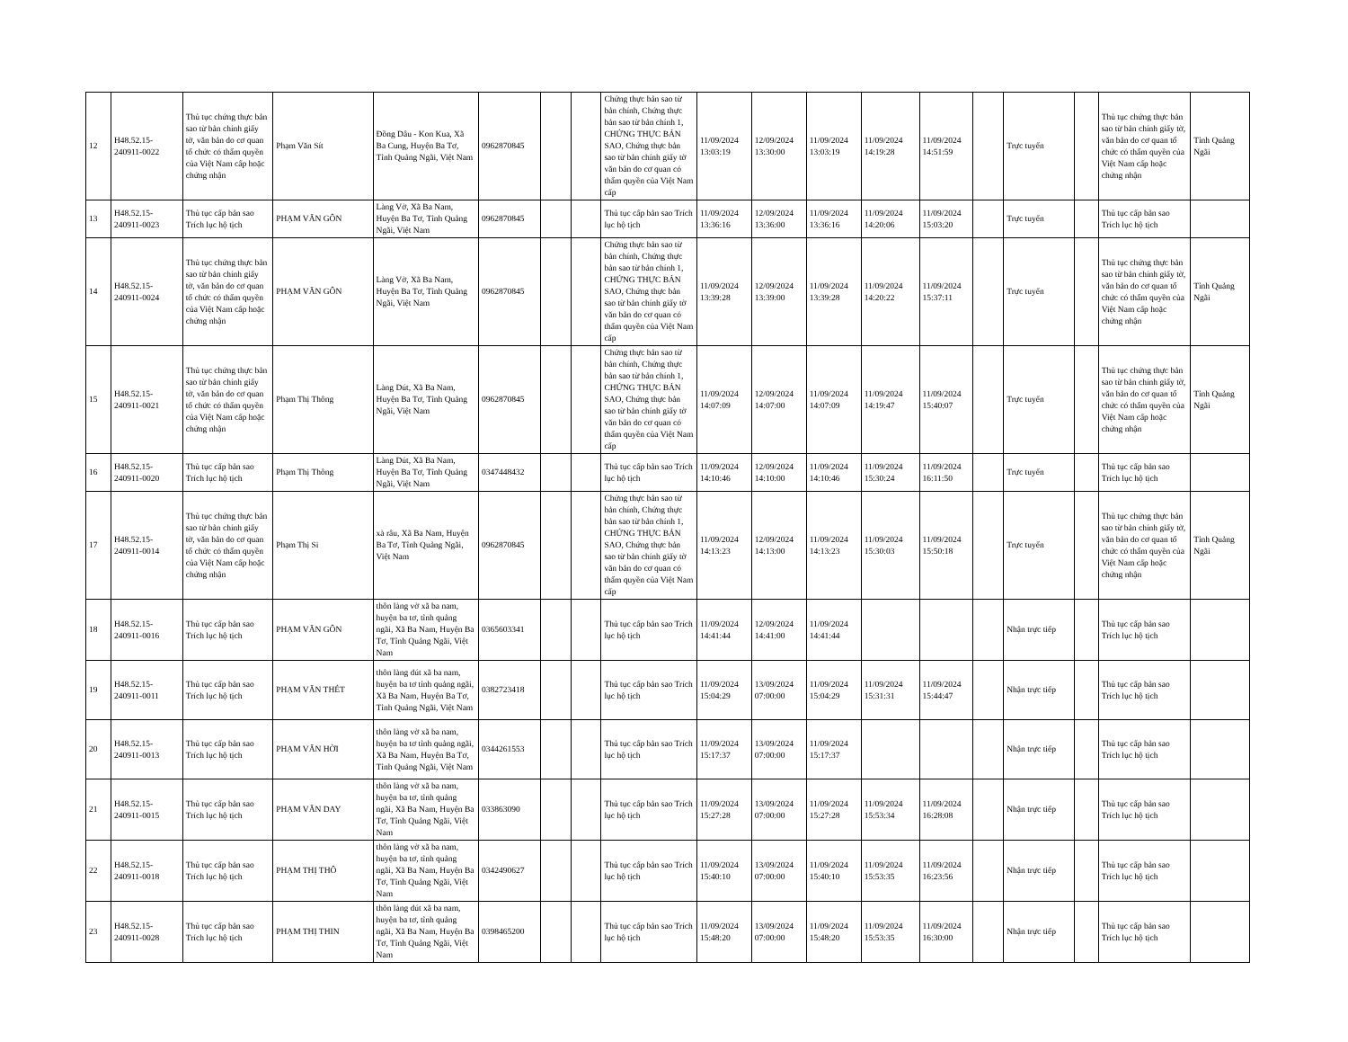| 12 | H48.52.15-240911-0022 | Thủ tục chứng thực bản sao từ bản chính giấy tờ, văn bản do cơ quan tổ chức có thẩm quyền của Việt Nam cấp hoặc chứng nhận | Phạm Văn Sít | Đồng Dâu - Kon Kua, Xã Ba Cung, Huyện Ba Tơ, Tỉnh Quảng Ngãi, Việt Nam | 0962870845 | | | Chứng thực bản sao từ bản chính, Chứng thực bản sao từ bản chính 1, CHỨNG THỰC BẢN SAO, Chứng thực bản sao từ bản chính giấy tờ văn bản do cơ quan có thẩm quyền của Việt Nam cấp | 11/09/2024 13:03:19 | 12/09/2024 13:30:00 | 11/09/2024 13:03:19 | 11/09/2024 14:19:28 | 11/09/2024 14:51:59 | | Trực tuyến | | Thủ tục chứng thực bản sao từ bản chính giấy tờ, văn bản do cơ quan tổ chức có thẩm quyền của Việt Nam cấp hoặc chứng nhận | Tỉnh Quảng Ngãi |
| 13 | H48.52.15-240911-0023 | Thủ tục cấp bản sao Trích lục hộ tịch | PHẠM VĂN GÔN | Làng Vờ, Xã Ba Nam, Huyện Ba Tơ, Tỉnh Quảng Ngãi, Việt Nam | 0962870845 | | | Thủ tục cấp bản sao Trích lục hộ tịch | 11/09/2024 13:36:16 | 12/09/2024 13:36:00 | 11/09/2024 13:36:16 | 11/09/2024 14:20:06 | 11/09/2024 15:03:20 | | Trực tuyến | | Thủ tục cấp bản sao Trích lục hộ tịch | |
| 14 | H48.52.15-240911-0024 | Thủ tục chứng thực bản sao từ bản chính giấy tờ, văn bản do cơ quan tổ chức có thẩm quyền của Việt Nam cấp hoặc chứng nhận | PHẠM VĂN GÔN | Làng Vờ, Xã Ba Nam, Huyện Ba Tơ, Tỉnh Quảng Ngãi, Việt Nam | 0962870845 | | | Chứng thực bản sao từ bản chính, Chứng thực bản sao từ bản chính 1, CHỨNG THỰC BẢN SAO, Chứng thực bản sao từ bản chính giấy tờ văn bản do cơ quan có thẩm quyền của Việt Nam cấp | 11/09/2024 13:39:28 | 12/09/2024 13:39:00 | 11/09/2024 13:39:28 | 11/09/2024 14:20:22 | 11/09/2024 15:37:11 | | Trực tuyến | | Thủ tục chứng thực bản sao từ bản chính giấy tờ, văn bản do cơ quan tổ chức có thẩm quyền của Việt Nam cấp hoặc chứng nhận | Tỉnh Quảng Ngãi |
| 15 | H48.52.15-240911-0021 | Thủ tục chứng thực bản sao từ bản chính giấy tờ, văn bản do cơ quan tổ chức có thẩm quyền của Việt Nam cấp hoặc chứng nhận | Phạm Thị Thông | Làng Dút, Xã Ba Nam, Huyện Ba Tơ, Tỉnh Quảng Ngãi, Việt Nam | 0962870845 | | | Chứng thực bản sao từ bản chính, Chứng thực bản sao từ bản chính 1, CHỨNG THỰC BẢN SAO, Chứng thực bản sao từ bản chính giấy tờ văn bản do cơ quan có thẩm quyền của Việt Nam cấp | 11/09/2024 14:07:09 | 12/09/2024 14:07:00 | 11/09/2024 14:07:09 | 11/09/2024 14:19:47 | 11/09/2024 15:40:07 | | Trực tuyến | | Thủ tục chứng thực bản sao từ bản chính giấy tờ, văn bản do cơ quan tổ chức có thẩm quyền của Việt Nam cấp hoặc chứng nhận | Tỉnh Quảng Ngãi |
| 16 | H48.52.15-240911-0020 | Thủ tục cấp bản sao Trích lục hộ tịch | Phạm Thị Thông | Làng Dút, Xã Ba Nam, Huyện Ba Tơ, Tỉnh Quảng Ngãi, Việt Nam | 0347448432 | | | Thủ tục cấp bản sao Trích lục hộ tịch | 11/09/2024 14:10:46 | 12/09/2024 14:10:00 | 11/09/2024 14:10:46 | 11/09/2024 15:30:24 | 11/09/2024 16:11:50 | | Trực tuyến | | Thủ tục cấp bản sao Trích lục hộ tịch | |
| 17 | H48.52.15-240911-0014 | Thủ tục chứng thực bản sao từ bản chính giấy tờ, văn bản do cơ quan tổ chức có thẩm quyền của Việt Nam cấp hoặc chứng nhận | Phạm Thị Si | xà râu, Xã Ba Nam, Huyện Ba Tơ, Tỉnh Quảng Ngãi, Việt Nam | 0962870845 | | | Chứng thực bản sao từ bản chính, Chứng thực bản sao từ bản chính 1, CHỨNG THỰC BẢN SAO, Chứng thực bản sao từ bản chính giấy tờ văn bản do cơ quan có thẩm quyền của Việt Nam cấp | 11/09/2024 14:13:23 | 12/09/2024 14:13:00 | 11/09/2024 14:13:23 | 11/09/2024 15:30:03 | 11/09/2024 15:50:18 | | Trực tuyến | | Thủ tục chứng thực bản sao từ bản chính giấy tờ, văn bản do cơ quan tổ chức có thẩm quyền của Việt Nam cấp hoặc chứng nhận | Tỉnh Quảng Ngãi |
| 18 | H48.52.15-240911-0016 | Thủ tục cấp bản sao Trích lục hộ tịch | PHẠM VĂN GÔN | thôn làng vờ xã ba nam, huyện ba tơ, tỉnh quảng ngãi, Xã Ba Nam, Huyện Ba Tơ, Tỉnh Quảng Ngãi, Việt Nam | 0365603341 | | | Thủ tục cấp bản sao Trích lục hộ tịch | 11/09/2024 14:41:44 | 12/09/2024 14:41:00 | 11/09/2024 14:41:44 | | | | Nhận trực tiếp | | Thủ tục cấp bản sao Trích lục hộ tịch | |
| 19 | H48.52.15-240911-0011 | Thủ tục cấp bản sao Trích lục hộ tịch | PHẠM VĂN THÉT | thôn làng dút xã ba nam, huyện ba tơ tỉnh quảng ngãi, Xã Ba Nam, Huyện Ba Tơ, Tỉnh Quảng Ngãi, Việt Nam | 0382723418 | | | Thủ tục cấp bản sao Trích lục hộ tịch | 11/09/2024 15:04:29 | 13/09/2024 07:00:00 | 11/09/2024 15:04:29 | 11/09/2024 15:31:31 | 11/09/2024 15:44:47 | | Nhận trực tiếp | | Thủ tục cấp bản sao Trích lục hộ tịch | |
| 20 | H48.52.15-240911-0013 | Thủ tục cấp bản sao Trích lục hộ tịch | PHẠM VĂN HỜI | thôn làng vờ xã ba nam, huyện ba tơ tỉnh quảng ngãi, Xã Ba Nam, Huyện Ba Tơ, Tỉnh Quảng Ngãi, Việt Nam | 0344261553 | | | Thủ tục cấp bản sao Trích lục hộ tịch | 11/09/2024 15:17:37 | 13/09/2024 07:00:00 | 11/09/2024 15:17:37 | | | | Nhận trực tiếp | | Thủ tục cấp bản sao Trích lục hộ tịch | |
| 21 | H48.52.15-240911-0015 | Thủ tục cấp bản sao Trích lục hộ tịch | PHẠM VĂN DAY | thôn làng vờ xã ba nam, huyện ba tơ, tỉnh quảng ngãi, Xã Ba Nam, Huyện Ba Tơ, Tỉnh Quảng Ngãi, Việt Nam | 033863090 | | | Thủ tục cấp bản sao Trích lục hộ tịch | 11/09/2024 15:27:28 | 13/09/2024 07:00:00 | 11/09/2024 15:27:28 | 11/09/2024 15:53:34 | 11/09/2024 16:28:08 | | Nhận trực tiếp | | Thủ tục cấp bản sao Trích lục hộ tịch | |
| 22 | H48.52.15-240911-0018 | Thủ tục cấp bản sao Trích lục hộ tịch | PHẠM THỊ THÔ | thôn làng vờ xã ba nam, huyện ba tơ, tỉnh quảng ngãi, Xã Ba Nam, Huyện Ba Tơ, Tỉnh Quảng Ngãi, Việt Nam | 0342490627 | | | Thủ tục cấp bản sao Trích lục hộ tịch | 11/09/2024 15:40:10 | 13/09/2024 07:00:00 | 11/09/2024 15:40:10 | 11/09/2024 15:53:35 | 11/09/2024 16:23:56 | | Nhận trực tiếp | | Thủ tục cấp bản sao Trích lục hộ tịch | |
| 23 | H48.52.15-240911-0028 | Thủ tục cấp bản sao Trích lục hộ tịch | PHẠM THỊ THIN | thôn làng dút xã ba nam, huyện ba tơ, tỉnh quảng ngãi, Xã Ba Nam, Huyện Ba Tơ, Tỉnh Quảng Ngãi, Việt Nam | 0398465200 | | | Thủ tục cấp bản sao Trích lục hộ tịch | 11/09/2024 15:48:20 | 13/09/2024 07:00:00 | 11/09/2024 15:48:20 | 11/09/2024 15:53:35 | 11/09/2024 16:30:00 | | Nhận trực tiếp | | Thủ tục cấp bản sao Trích lục hộ tịch | |